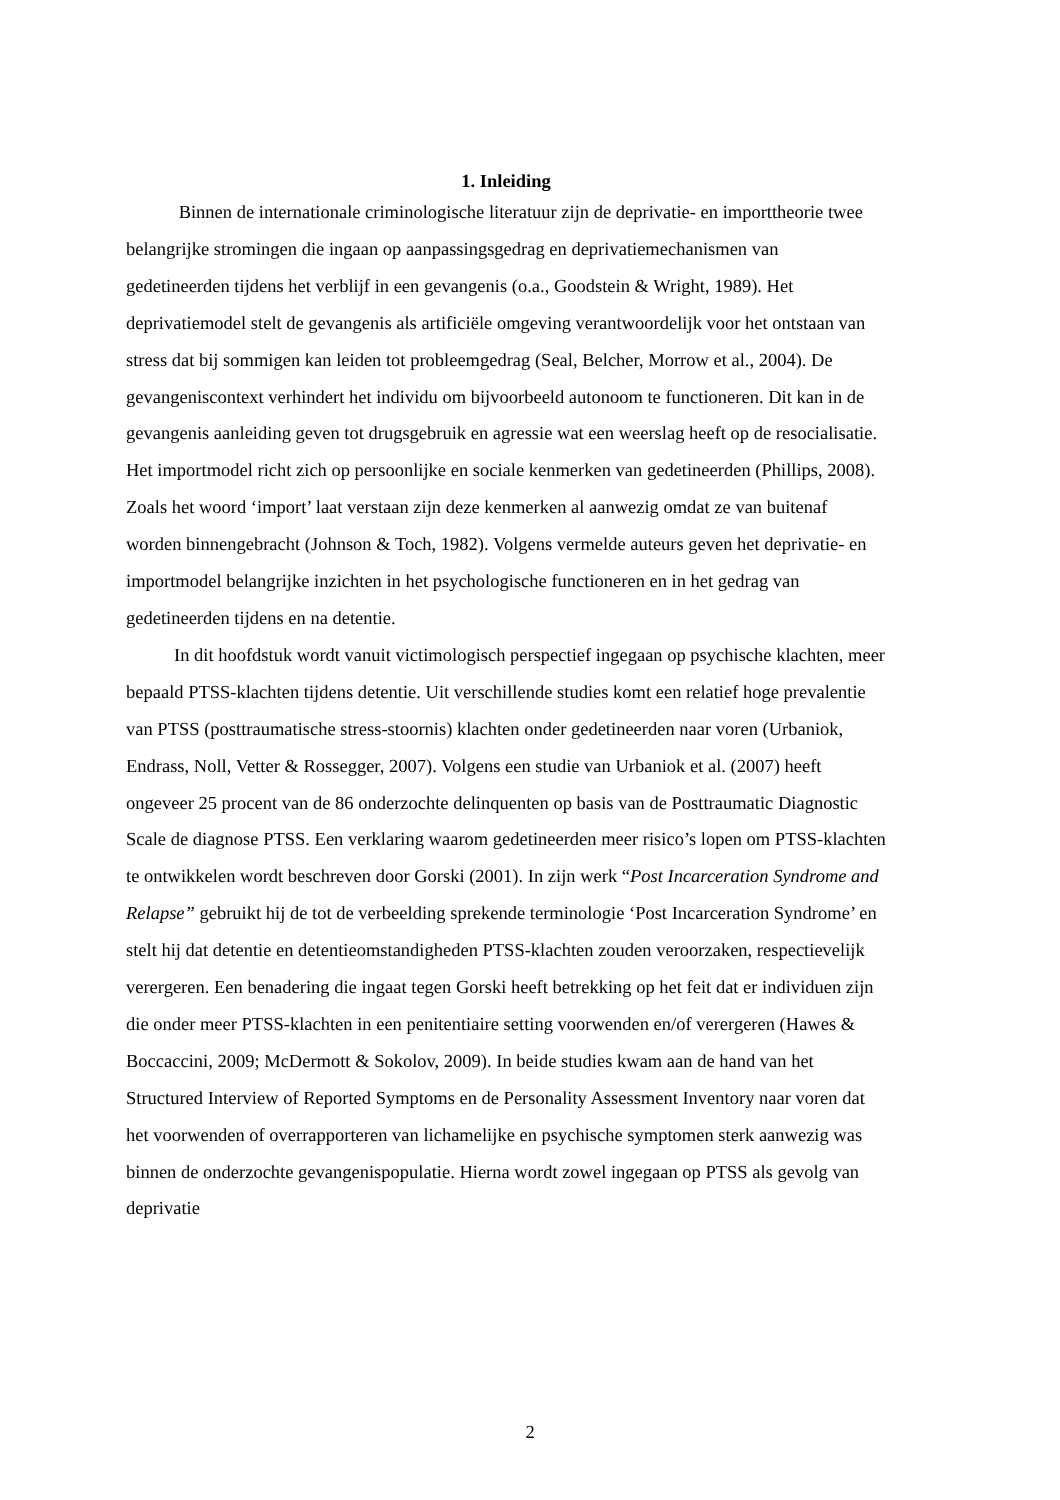1. Inleiding
Binnen de internationale criminologische literatuur zijn de deprivatie- en importtheorie twee belangrijke stromingen die ingaan op aanpassingsgedrag en deprivatiemechanismen van gedetineerden tijdens het verblijf in een gevangenis (o.a., Goodstein & Wright, 1989). Het deprivatiemodel stelt de gevangenis als artificiële omgeving verantwoordelijk voor het ontstaan van stress dat bij sommigen kan leiden tot probleemgedrag (Seal, Belcher, Morrow et al., 2004). De gevangeniscontext verhindert het individu om bijvoorbeeld autonoom te functioneren. Dit kan in de gevangenis aanleiding geven tot drugsgebruik en agressie wat een weerslag heeft op de resocialisatie. Het importmodel richt zich op persoonlijke en sociale kenmerken van gedetineerden (Phillips, 2008). Zoals het woord ‘import’ laat verstaan zijn deze kenmerken al aanwezig omdat ze van buitenaf worden binnengebracht (Johnson & Toch, 1982). Volgens vermelde auteurs geven het deprivatie- en importmodel belangrijke inzichten in het psychologische functioneren en in het gedrag van gedetineerden tijdens en na detentie.
In dit hoofdstuk wordt vanuit victimologisch perspectief ingegaan op psychische klachten, meer bepaald PTSS-klachten tijdens detentie. Uit verschillende studies komt een relatief hoge prevalentie van PTSS (posttraumatische stress-stoornis) klachten onder gedetineerden naar voren (Urbaniok, Endrass, Noll, Vetter & Rossegger, 2007). Volgens een studie van Urbaniok et al. (2007) heeft ongeveer 25 procent van de 86 onderzochte delinquenten op basis van de Posttraumatic Diagnostic Scale de diagnose PTSS. Een verklaring waarom gedetineerden meer risico’s lopen om PTSS-klachten te ontwikkelen wordt beschreven door Gorski (2001). In zijn werk “Post Incarceration Syndrome and Relapse” gebruikt hij de tot de verbeelding sprekende terminologie ‘Post Incarceration Syndrome’ en stelt hij dat detentie en detentieomstandigheden PTSS-klachten zouden veroorzaken, respectievelijk verergeren. Een benadering die ingaat tegen Gorski heeft betrekking op het feit dat er individuen zijn die onder meer PTSS-klachten in een penitentiaire setting voorwenden en/of verergeren (Hawes & Boccaccini, 2009; McDermott & Sokolov, 2009). In beide studies kwam aan de hand van het Structured Interview of Reported Symptoms en de Personality Assessment Inventory naar voren dat het voorwenden of overrapporteren van lichamelijke en psychische symptomen sterk aanwezig was binnen de onderzochte gevangenispopulatie. Hierna wordt zowel ingegaan op PTSS als gevolg van deprivatie
2